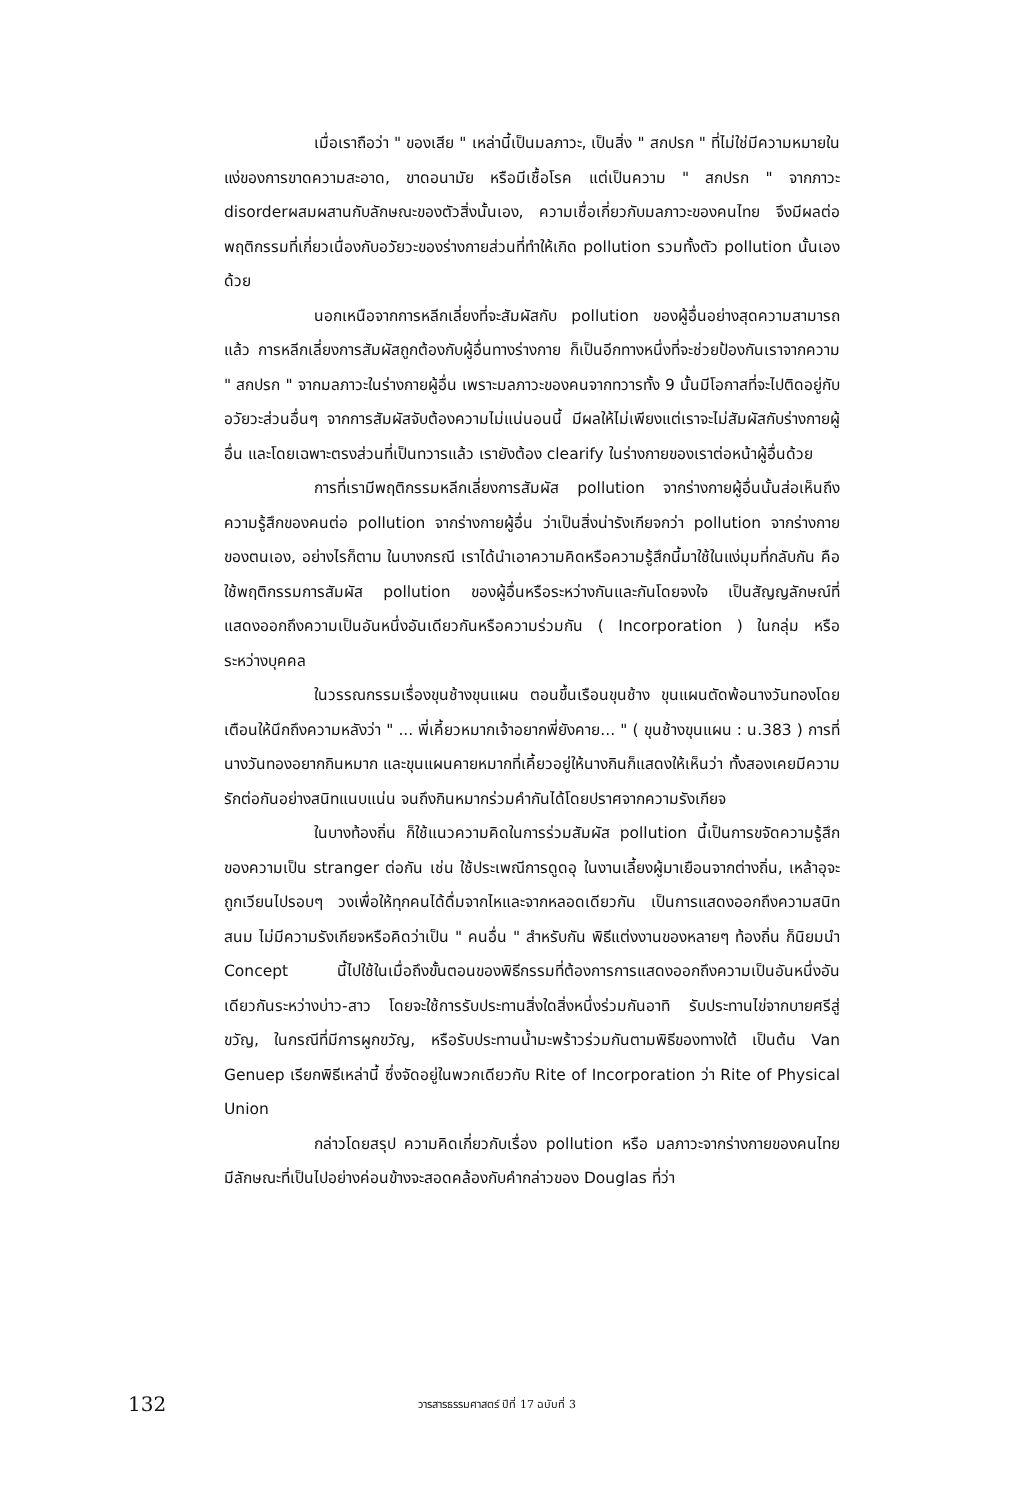เมื่อเราถือว่า " ของเสีย " เหล่านี้เป็นมลภาวะ, เป็นสิ่ง " สกปรก " ที่ไม่ใช่มีความหมายในแง่ของการขาดความสะอาด, ขาดอนามัย หรือมีเชื้อโรค แต่เป็นความ " สกปรก " จากภาวะ disorderผสมผสานกับลักษณะของตัวสิ่งนั้นเอง, ความเชื่อเกี่ยวกับมลภาวะของคนไทย จึงมีผลต่อพฤติกรรมที่เกี่ยวเนื่องกับอวัยวะของร่างกายส่วนที่ทำให้เกิด pollution รวมทั้งตัว pollution นั้นเองด้วย
นอกเหนือจากการหลีกเลี่ยงที่จะสัมผัสกับ pollution ของผู้อื่นอย่างสุดความสามารถแล้ว การหลีกเลี่ยงการสัมผัสถูกต้องกับผู้อื่นทางร่างกาย ก็เป็นอีกทางหนึ่งที่จะช่วยป้องกันเราจากความ " สกปรก " จากมลภาวะในร่างกายผู้อื่น เพราะมลภาวะของคนจากทวารทั้ง 9 นั้นมีโอกาสที่จะไปติดอยู่กับอวัยวะส่วนอื่นๆ จากการสัมผัสจับต้องความไม่แน่นอนนี้ มีผลให้ไม่เพียงแต่เราจะไม่สัมผัสกับร่างกายผู้อื่น และโดยเฉพาะตรงส่วนที่เป็นทวารแล้ว เรายังต้อง clearify ในร่างกายของเราต่อหน้าผู้อื่นด้วย
การที่เรามีพฤติกรรมหลีกเลี่ยงการสัมผัส pollution จากร่างกายผู้อื่นนั้นส่อเห็นถึงความรู้สึกของคนต่อ pollution จากร่างกายผู้อื่น ว่าเป็นสิ่งน่ารังเกียจกว่า pollution จากร่างกายของตนเอง, อย่างไรก็ตาม ในบางกรณี เราได้นำเอาความคิดหรือความรู้สึกนี้มาใช้ในแง่มุมที่กลับกัน คือ ใช้พฤติกรรมการสัมผัส pollution ของผู้อื่นหรือระหว่างกันและกันโดยจงใจ เป็นสัญญลักษณ์ที่แสดงออกถึงความเป็นอันหนึ่งอันเดียวกันหรือความร่วมกัน ( Incorporation ) ในกลุ่ม หรือ ระหว่างบุคคล
ในวรรณกรรมเรื่องขุนช้างขุนแผน ตอนขึ้นเรือนขุนช้าง ขุนแผนตัดพ้อนางวันทองโดยเตือนให้นึกถึงความหลังว่า " ... พี่เคี้ยวหมากเจ้าอยากพี่ยังคาย... " ( ขุนช้างขุนแผน : น.383 ) การที่นางวันทองอยากกินหมาก และขุนแผนคายหมากที่เคี้ยวอยู่ให้นางกินก็แสดงให้เห็นว่า ทั้งสองเคยมีความรักต่อกันอย่างสนิทแนบแน่น จนถึงกินหมากร่วมคำกันได้โดยปราศจากความรังเกียจ
ในบางท้องถิ่น ก็ใช้แนวความคิดในการร่วมสัมผัส pollution นี้เป็นการขจัดความรู้สึกของความเป็น stranger ต่อกัน เช่น ใช้ประเพณีการดูดอุ ในงานเลี้ยงผู้มาเยือนจากต่างถิ่น, เหล้าอุจะถูกเวียนไปรอบๆ วงเพื่อให้ทุกคนได้ดื่มจากไหและจากหลอดเดียวกัน เป็นการแสดงออกถึงความสนิทสนม ไม่มีความรังเกียจหรือคิดว่าเป็น " คนอื่น " สำหรับกัน พิธีแต่งงานของหลายๆ ท้องถิ่น ก็นิยมนำ Concept นี้ไปใช้ในเมื่อถึงขั้นตอนของพิธีกรรมที่ต้องการการแสดงออกถึงความเป็นอันหนึ่งอันเดียวกันระหว่างบ่าว-สาว โดยจะใช้การรับประทานสิ่งใดสิ่งหนึ่งร่วมกันอาทิ รับประทานไข่จากบายศรีสู่ขวัญ, ในกรณีที่มีการผูกขวัญ, หรือรับประทานน้ำมะพร้าวร่วมกันตามพิธีของทางใต้ เป็นต้น Van Genuep เรียกพิธีเหล่านี้ ซึ่งจัดอยู่ในพวกเดียวกับ Rite of Incorporation ว่า Rite of Physical Union
กล่าวโดยสรุป ความคิดเกี่ยวกับเรื่อง pollution หรือ มลภาวะจากร่างกายของคนไทย มีลักษณะที่เป็นไปอย่างค่อนข้างจะสอดคล้องกับคำกล่าวของ Douglas ที่ว่า
132 วารสารธรรมศาสตร์ ปีที่ 17 ฉบับที่ 3